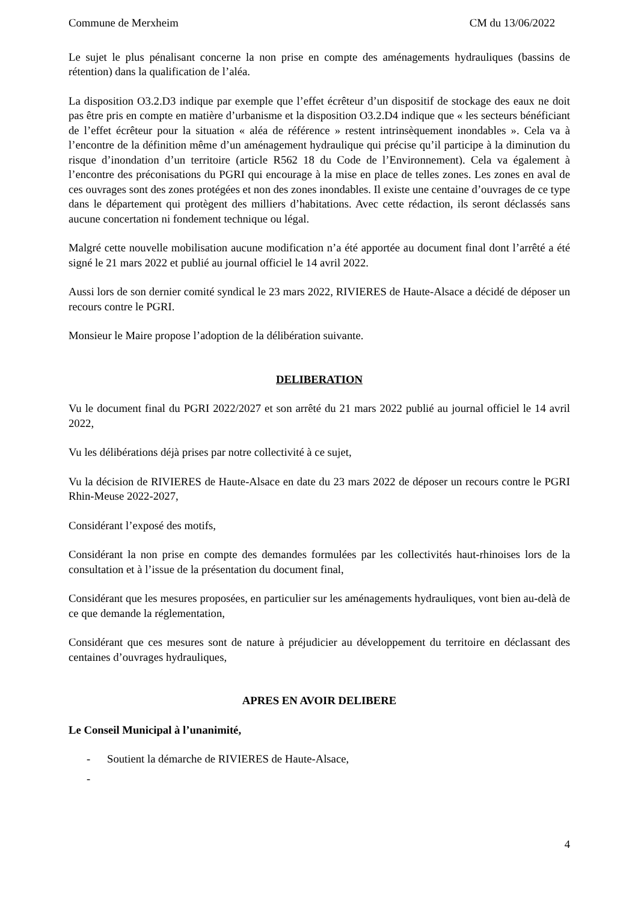Commune de Merxheim CM du 13/06/2022
Le sujet le plus pénalisant concerne la non prise en compte des aménagements hydrauliques (bassins de rétention) dans la qualification de l’aléa.
La disposition O3.2.D3 indique par exemple que l’effet écrêteur d’un dispositif de stockage des eaux ne doit pas être pris en compte en matière d’urbanisme et la disposition O3.2.D4 indique que « les secteurs bénéficiant de l’effet écrêteur pour la situation « aléa de référence » restent intrinsèquement inondables ». Cela va à l’encontre de la définition même d’un aménagement hydraulique qui précise qu’il participe à la diminution du risque d’inondation d’un territoire (article R562 18 du Code de l’Environnement). Cela va également à l’encontre des préconisations du PGRI qui encourage à la mise en place de telles zones. Les zones en aval de ces ouvrages sont des zones protégées et non des zones inondables. Il existe une centaine d’ouvrages de ce type dans le département qui protègent des milliers d’habitations. Avec cette rédaction, ils seront déclassés sans aucune concertation ni fondement technique ou légal.
Malgré cette nouvelle mobilisation aucune modification n’a été apportée au document final dont l’arrêté a été signé le 21 mars 2022 et publié au journal officiel le 14 avril 2022.
Aussi lors de son dernier comité syndical le 23 mars 2022, RIVIERES de Haute-Alsace a décidé de déposer un recours contre le PGRI.
Monsieur le Maire propose l’adoption de la délibération suivante.
DELIBERATION
Vu le document final du PGRI 2022/2027 et son arrêté du 21 mars 2022 publié au journal officiel le 14 avril 2022,
Vu les délibérations déjà prises par notre collectivité à ce sujet,
Vu la décision de RIVIERES de Haute-Alsace en date du 23 mars 2022 de déposer un recours contre le PGRI Rhin-Meuse 2022-2027,
Considérant l’exposé des motifs,
Considérant la non prise en compte des demandes formulées par les collectivités haut-rhinoises lors de la consultation et à l’issue de la présentation du document final,
Considérant que les mesures proposées, en particulier sur les aménagements hydrauliques, vont bien au-delà de ce que demande la réglementation,
Considérant que ces mesures sont de nature à préjudicier au développement du territoire en déclassant des centaines d’ouvrages hydrauliques,
APRES EN AVOIR DELIBERE
Le Conseil Municipal à l’unanimité,
- Soutient la démarche de RIVIERES de Haute-Alsace,
-
4